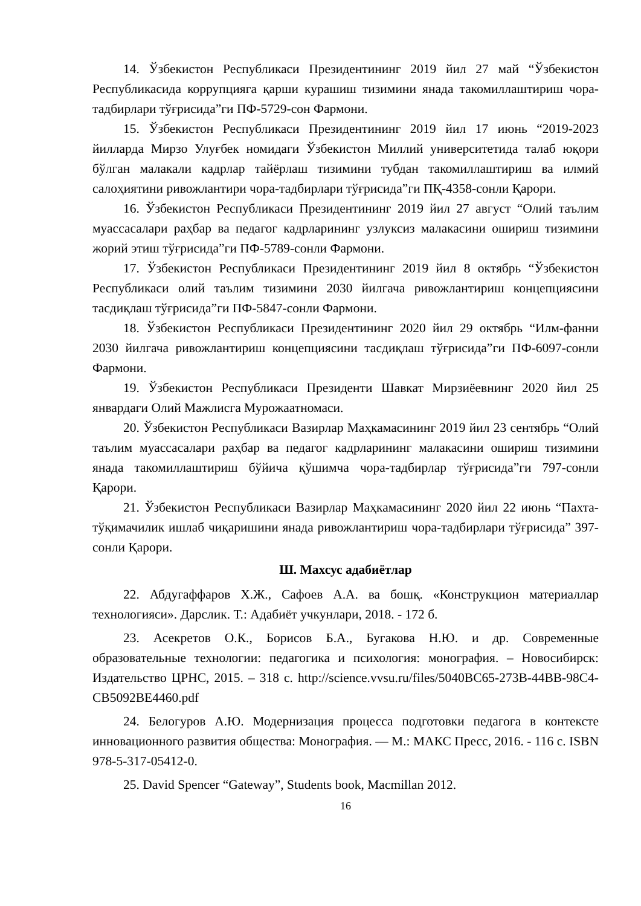14. Ўзбекистон Республикаси Президентининг 2019 йил 27 май “Ўзбекистон Республикасида коррупцияга қарши курашиш тизимини янада такомиллаштириш чора-тадбирлари тўғрисида”ги ПФ-5729-сон Фармони.
15. Ўзбекистон Республикаси Президентининг 2019 йил 17 июнь “2019-2023 йилларда Мирзо Улуғбек номидаги Ўзбекистон Миллий университетида талаб юқори бўлган малакали кадрлар тайёрлаш тизимини тубдан такомиллаштириш ва илмий салоҳиятини ривожлантири чора-тадбирлари тўғрисида”ги ПҚ-4358-сонли Қарори.
16. Ўзбекистон Республикаси Президентининг 2019 йил 27 август “Олий таълим муассасалари раҳбар ва педагог кадрларининг узлуксиз малакасини ошириш тизимини жорий этиш тўғрисида”ги ПФ-5789-сонли Фармони.
17. Ўзбекистон Республикаси Президентининг 2019 йил 8 октябрь “Ўзбекистон Республикаси олий таълим тизимини 2030 йилгача ривожлантириш концепциясини тасдиқлаш тўғрисида”ги ПФ-5847-сонли Фармони.
18. Ўзбекистон Республикаси Президентининг 2020 йил 29 октябрь “Илм-фанни 2030 йилгача ривожлантириш концепциясини тасдиқлаш тўғрисида”ги ПФ-6097-сонли Фармони.
19. Ўзбекистон Республикаси Президенти Шавкат Мирзиёевнинг 2020 йил 25 январдаги Олий Мажлисга Мурожаатномаси.
20. Ўзбекистон Республикаси Вазирлар Маҳкамасининг 2019 йил 23 сентябрь “Олий таълим муассасалари раҳбар ва педагог кадрларининг малакасини ошириш тизимини янада такомиллаштириш бўйича қўшимча чора-тадбирлар тўғрисида”ги 797-сонли Қарори.
21. Ўзбекистон Республикаси Вазирлар Маҳкамасининг 2020 йил 22 июнь “Пахта-тўқимачилик ишлаб чиқаришини янада ривожлантириш чора-тадбирлари тўғрисида” 397-сонли Қарори.
Ш. Махсус адабиётлар
22. Абдугаффаров Х.Ж., Сафоев А.А. ва бошқ. «Конструкцион материаллар технологияси». Дарслик. Т.: Адабиёт учкунлари, 2018. - 172 б.
23. Асекретов О.К., Борисов Б.А., Бугакова Н.Ю. и др. Современные образовательные технологии: педагогика и психология: монография. – Новосибирск: Издательство ЦРНС, 2015. – 318 с. http://science.vvsu.ru/files/5040BC65-273B-44BB-98C4-CB5092BE4460.pdf
24. Белогуров А.Ю. Модернизация процесса подготовки педагога в контексте инновационного развития общества: Монография. — М.: МАКС Пресс, 2016. - 116 с. ISBN 978-5-317-05412-0.
25. David Spencer “Gateway”, Students book, Macmillan 2012.
16